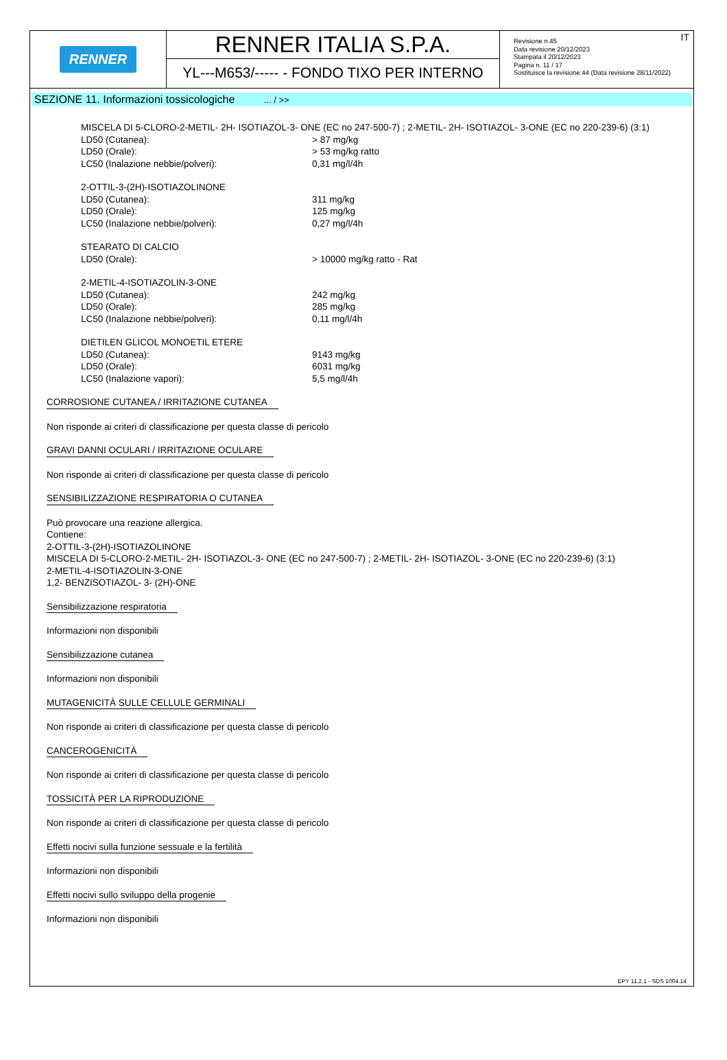RENNER
RENNER ITALIA S.P.A.
YL---M653/----- - FONDO TIXO PER INTERNO
IT
Revisione n.45
Data revisione 20/12/2023
Stampata il 20/12/2023
Pagina n. 11 / 17
Sostituisce la revisione:44 (Data revisione 28/11/2022)
SEZIONE 11. Informazioni tossicologiche ... / >>
MISCELA DI 5-CLORO-2-METIL- 2H- ISOTIAZOL-3- ONE (EC no 247-500-7) ; 2-METIL- 2H- ISOTIAZOL- 3-ONE (EC no 220-239-6) (3:1)
LD50 (Cutanea): > 87 mg/kg
LD50 (Orale): > 53 mg/kg ratto
LC50 (Inalazione nebbie/polveri): 0,31 mg/l/4h
2-OTTIL-3-(2H)-ISOTIAZOLINONE
LD50 (Cutanea): 311 mg/kg
LD50 (Orale): 125 mg/kg
LC50 (Inalazione nebbie/polveri): 0,27 mg/l/4h
STEARATO DI CALCIO
LD50 (Orale): > 10000 mg/kg ratto - Rat
2-METIL-4-ISOTIAZOLIN-3-ONE
LD50 (Cutanea): 242 mg/kg
LD50 (Orale): 285 mg/kg
LC50 (Inalazione nebbie/polveri): 0,11 mg/l/4h
DIETILEN GLICOL MONOETIL ETERE
LD50 (Cutanea): 9143 mg/kg
LD50 (Orale): 6031 mg/kg
LC50 (Inalazione vapori): 5,5 mg/l/4h
CORROSIONE CUTANEA / IRRITAZIONE CUTANEA
Non risponde ai criteri di classificazione per questa classe di pericolo
GRAVI DANNI OCULARI / IRRITAZIONE OCULARE
Non risponde ai criteri di classificazione per questa classe di pericolo
SENSIBILIZZAZIONE RESPIRATORIA O CUTANEA
Può provocare una reazione allergica.
Contiene:
2-OTTIL-3-(2H)-ISOTIAZOLINONE
MISCELA DI 5-CLORO-2-METIL- 2H- ISOTIAZOL-3- ONE (EC no 247-500-7) ; 2-METIL- 2H- ISOTIAZOL- 3-ONE (EC no 220-239-6) (3:1)
2-METIL-4-ISOTIAZOLIN-3-ONE
1,2- BENZISOTIAZOL- 3- (2H)-ONE
Sensibilizzazione respiratoria
Informazioni non disponibili
Sensibilizzazione cutanea
Informazioni non disponibili
MUTAGENICITÀ SULLE CELLULE GERMINALI
Non risponde ai criteri di classificazione per questa classe di pericolo
CANCEROGENICITÀ
Non risponde ai criteri di classificazione per questa classe di pericolo
TOSSICITÀ PER LA RIPRODUZIONE
Non risponde ai criteri di classificazione per questa classe di pericolo
Effetti nocivi sulla funzione sessuale e la fertilità
Informazioni non disponibili
Effetti nocivi sullo sviluppo della progenie
Informazioni non disponibili
EPY 11.2.1 - SDS 1004.14